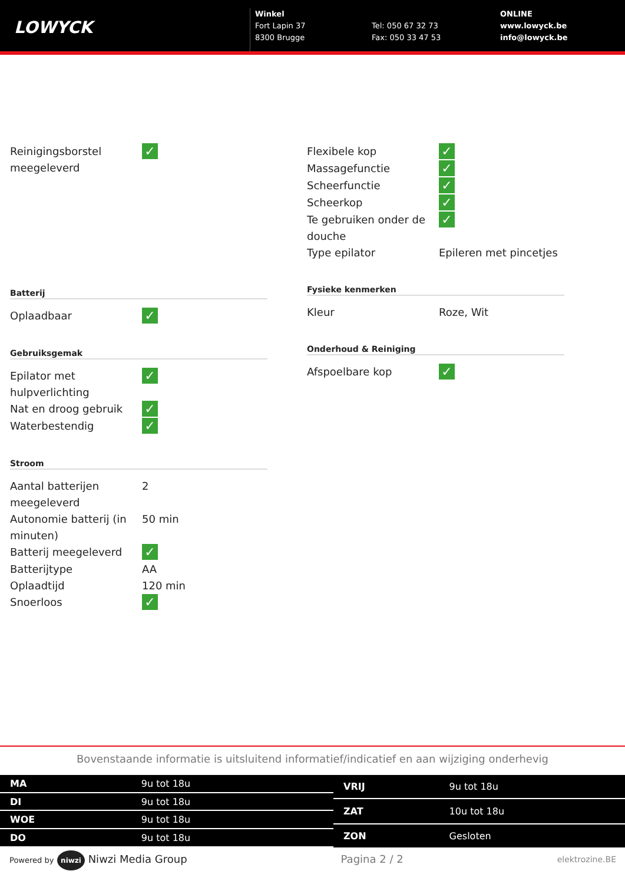LOWYCK
Winkel
Fort Lapin 37
8300 Brugge
Tel: 050 67 32 73
Fax: 050 33 47 53
ONLINE
www.lowyck.be
info@lowyck.be
| Reinigingsborstel meegeleverd | ✓ |
Batterij
| Oplaadbaar | ✓ |
Gebruiksgemak
| Epilator met hulpverlichting | ✓ |
| Nat en droog gebruik | ✓ |
| Waterbestendig | ✓ |
Stroom
| Aantal batterijen meegeleverd | 2 |
| Autonomie batterij (in minuten) | 50 min |
| Batterij meegeleverd | ✓ |
| Batterijtype | AA |
| Oplaadtijd | 120 min |
| Snoerloos | ✓ |
| Flexibele kop | ✓ |
| Massagefunctie | ✓ |
| Scheerfunctie | ✓ |
| Scheerkop | ✓ |
| Te gebruiken onder de douche | ✓ |
| Type epilator | Epileren met pincetjes |
Fysieke kenmerken
| Kleur | Roze, Wit |
Onderhoud & Reiniging
| Afspoelbare kop | ✓ |
Bovenstaande informatie is uitsluitend informatief/indicatief en aan wijziging onderhevig
| MA | 9u tot 18u |
| DI | 9u tot 18u |
| WOE | 9u tot 18u |
| DO | 9u tot 18u |
| VRIJ | 9u tot 18u |
| ZAT | 10u tot 18u |
| ZON | Gesloten |
Powered by niwzi Niwzi Media Group Pagina 2 / 2 elektrozine.BE